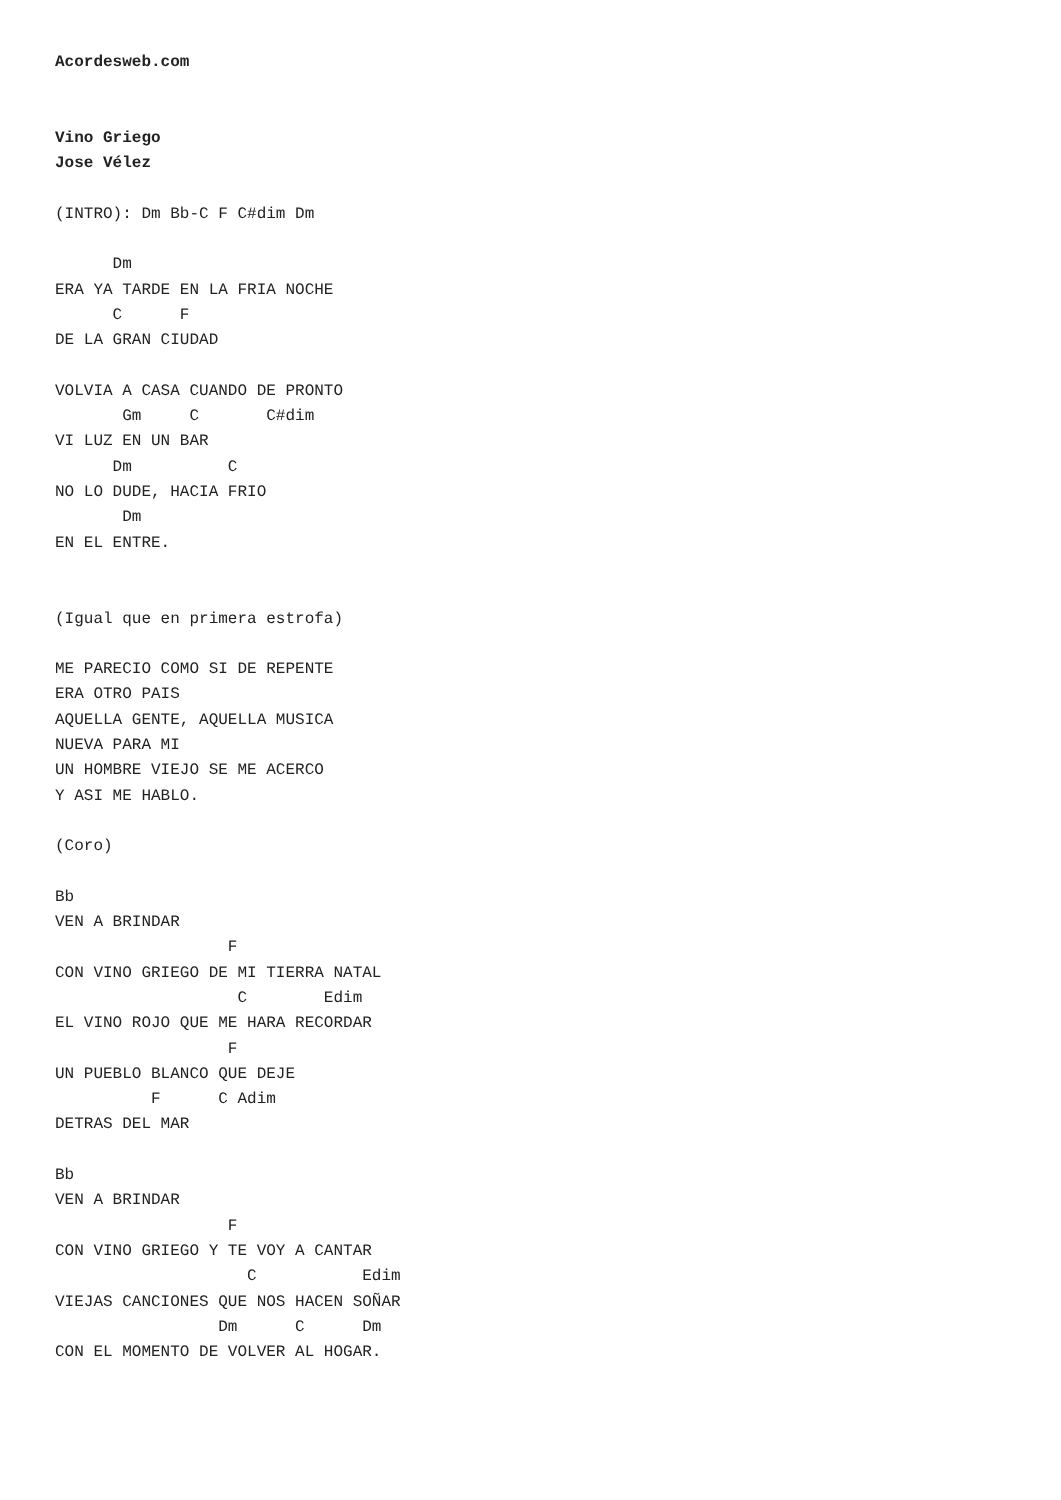Acordesweb.com


Vino Griego
Jose Vélez

(INTRO): Dm Bb-C F C#dim Dm

      Dm
ERA YA TARDE EN LA FRIA NOCHE
      C      F
DE LA GRAN CIUDAD

VOLVIA A CASA CUANDO DE PRONTO
       Gm     C       C#dim
VI LUZ EN UN BAR
      Dm          C
NO LO DUDE, HACIA FRIO
       Dm
EN EL ENTRE.


(Igual que en primera estrofa)

ME PARECIO COMO SI DE REPENTE
ERA OTRO PAIS
AQUELLA GENTE, AQUELLA MUSICA
NUEVA PARA MI
UN HOMBRE VIEJO SE ME ACERCO
Y ASI ME HABLO.

(Coro)

Bb
VEN A BRINDAR
                  F
CON VINO GRIEGO DE MI TIERRA NATAL
                   C        Edim
EL VINO ROJO QUE ME HARA RECORDAR
                  F
UN PUEBLO BLANCO QUE DEJE
          F      C Adim
DETRAS DEL MAR

Bb
VEN A BRINDAR
                  F
CON VINO GRIEGO Y TE VOY A CANTAR
                    C           Edim
VIEJAS CANCIONES QUE NOS HACEN SOÑAR
                 Dm      C      Dm
CON EL MOMENTO DE VOLVER AL HOGAR.